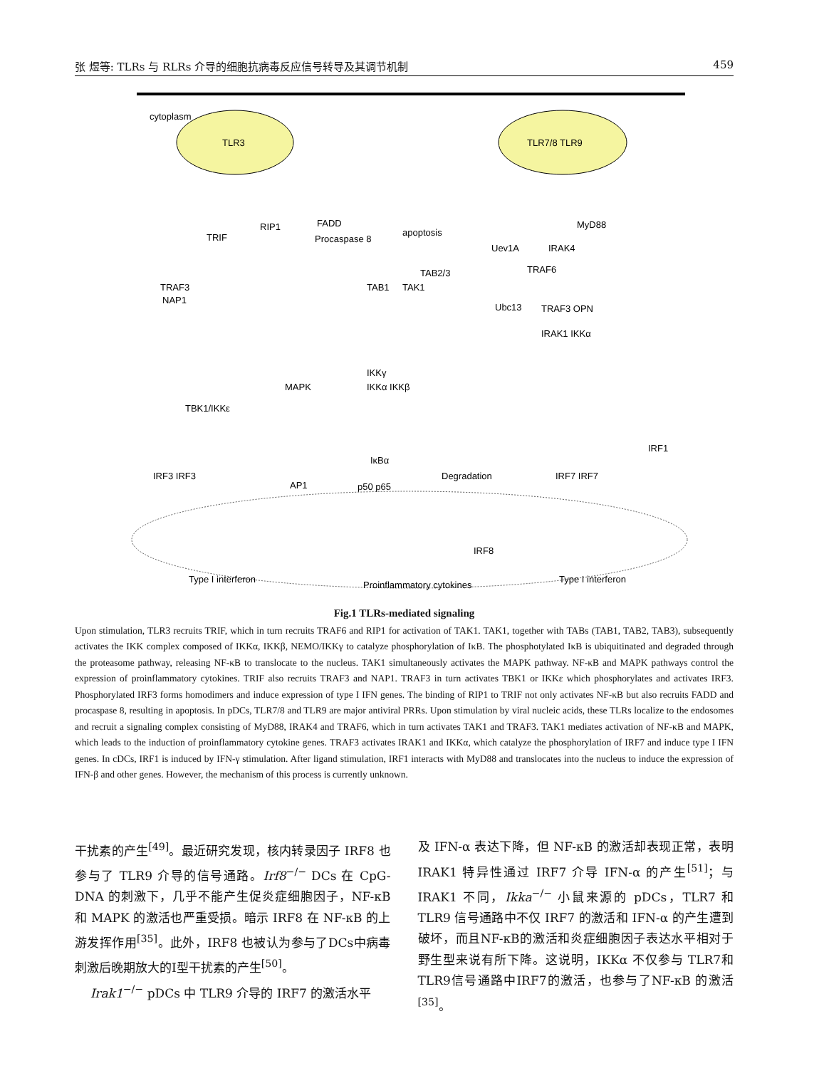张 煜等: TLRs 与 RLRs 介导的细胞抗病毒反应信号转导及其调节机制 459
cytoplasm
TLR3
TLR7/8 TLR9
TRIF
RIP1
FADD
Procaspase 8
apoptosis
MyD88
Uev1A
IRAK4
TAB2/3
TAB1
TAK1
TRAF6
Ubc13
TRAF3
NAP1
TRAF3 OPN
IRAK1 IKKα
TBK1/IKKε
MAPK
IKKγ
IKKα IKKβ
IκBα
p50 p65
Degradation
AP1
IRF3 IRF3
IRF7 IRF7
IRF1
IRF8
Type I interferon
Proinflammatory cytokines
Type I interferon
Fig.1 TLRs-mediated signaling
Upon stimulation, TLR3 recruits TRIF, which in turn recruits TRAF6 and RIP1 for activation of TAK1. TAK1, together with TABs (TAB1, TAB2, TAB3), subsequently activates the IKK complex composed of IKKα, IKKβ, NEMO/IKKγ to catalyze phosphorylation of IκB. The phosphotylated IκB is ubiquitinated and degraded through the proteasome pathway, releasing NF-κB to translocate to the nucleus. TAK1 simultaneously activates the MAPK pathway. NF-κB and MAPK pathways control the expression of proinflammatory cytokines. TRIF also recruits TRAF3 and NAP1. TRAF3 in turn activates TBK1 or IKKε which phosphorylates and activates IRF3. Phosphorylated IRF3 forms homodimers and induce expression of type I IFN genes. The binding of RIP1 to TRIF not only activates NF-κB but also recruits FADD and procaspase 8, resulting in apoptosis. In pDCs, TLR7/8 and TLR9 are major antiviral PRRs. Upon stimulation by viral nucleic acids, these TLRs localize to the endosomes and recruit a signaling complex consisting of MyD88, IRAK4 and TRAF6, which in turn activates TAK1 and TRAF3. TAK1 mediates activation of NF-κB and MAPK, which leads to the induction of proinflammatory cytokine genes. TRAF3 activates IRAK1 and IKKα, which catalyze the phosphorylation of IRF7 and induce type I IFN genes. In cDCs, IRF1 is induced by IFN-γ stimulation. After ligand stimulation, IRF1 interacts with MyD88 and translocates into the nucleus to induce the expression of IFN-β and other genes. However, the mechanism of this process is currently unknown.
干扰素的产生<sup>[49]</sup>。最近研究发现，核内转录因子 IRF8 也参与了 TLR9 介导的信号通路。Irf8<sup>−/−</sup> DCs 在 CpG-DNA 的刺激下，几乎不能产生促炎症细胞因子，NF-κB 和 MAPK 的激活也严重受损。暗示 IRF8 在 NF-κB 的上游发挥作用<sup>[35]</sup>。此外，IRF8 也被认为参与了DCs中病毒刺激后晚期放大的I型干扰素的产生<sup>[50]</sup>。
Irak1<sup>−/−</sup> pDCs 中 TLR9 介导的 IRF7 的激活水平
及 IFN-α 表达下降，但 NF-κB 的激活却表现正常，表明 IRAK1 特异性通过 IRF7 介导 IFN-α 的产生<sup>[51]</sup>；与 IRAK1 不同，Ikka<sup>−/−</sup> 小鼠来源的 pDCs，TLR7 和 TLR9 信号通路中不仅 IRF7 的激活和 IFN-α 的产生遭到破坏，而且NF-κB的激活和炎症细胞因子表达水平相对于野生型来说有所下降。这说明，IKKα 不仅参与 TLR7和TLR9信号通路中IRF7的激活，也参与了NF-κB 的激活<sup>[35]</sup>。